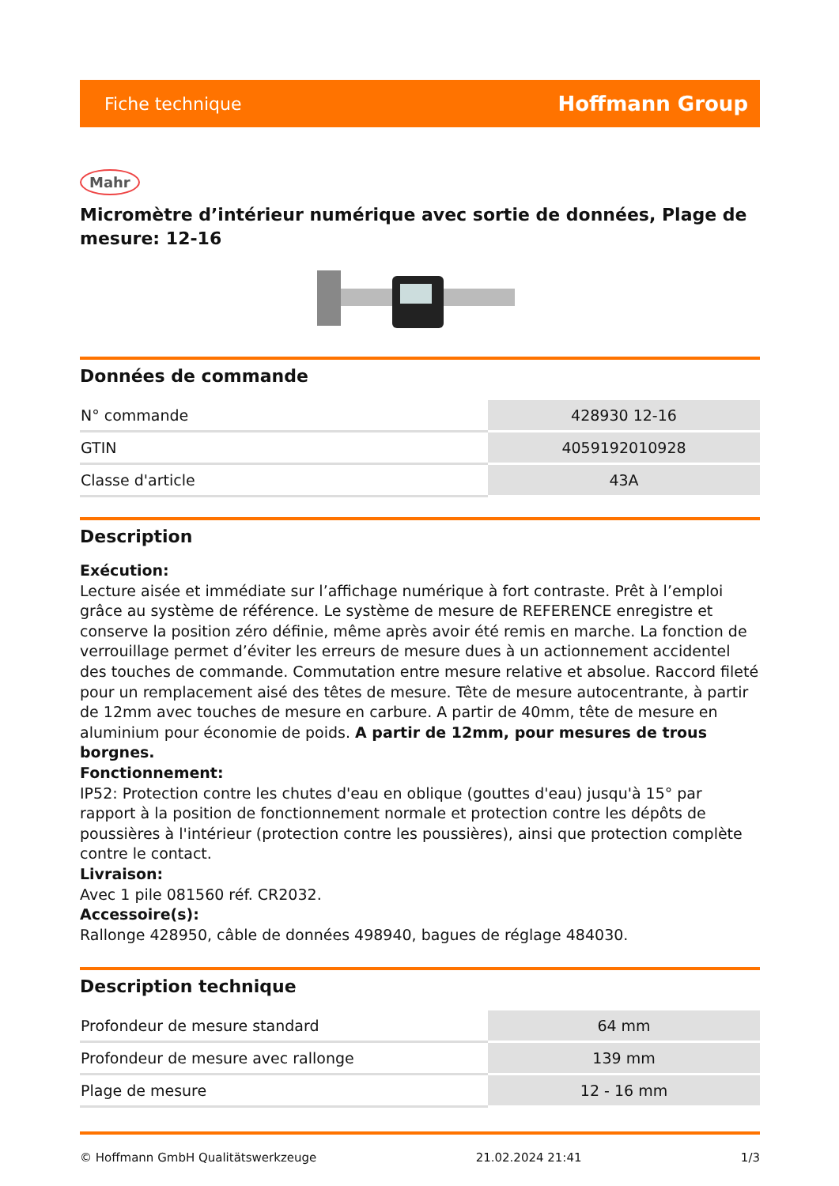Fiche technique Hoffmann Group
Mahr
Micromètre d’intérieur numérique avec sortie de données, Plage de mesure: 12-16
Données de commande
| N° commande | 428930 12-16 |
| GTIN | 4059192010928 |
| Classe d'article | 43A |
Description
Exécution:
Lecture aisée et immédiate sur l’affichage numérique à fort contraste. Prêt à l’emploi grâce au système de référence. Le système de mesure de REFERENCE enregistre et conserve la position zéro définie, même après avoir été remis en marche. La fonction de verrouillage permet d’éviter les erreurs de mesure dues à un actionnement accidentel des touches de commande. Commutation entre mesure relative et absolue. Raccord fileté pour un remplacement aisé des têtes de mesure. Tête de mesure autocentrante, à partir de 12mm avec touches de mesure en carbure. A partir de 40mm, tête de mesure en aluminium pour économie de poids. A partir de 12mm, pour mesures de trous borgnes.
Fonctionnement:
IP52: Protection contre les chutes d'eau en oblique (gouttes d'eau) jusqu'à 15° par rapport à la position de fonctionnement normale et protection contre les dépôts de poussières à l'intérieur (protection contre les poussières), ainsi que protection complète contre le contact.
Livraison:
Avec 1 pile 081560 réf. CR2032.
Accessoire(s):
Rallonge 428950, câble de données 498940, bagues de réglage 484030.
Description technique
| Profondeur de mesure standard | 64 mm |
| Profondeur de mesure avec rallonge | 139 mm |
| Plage de mesure | 12 - 16 mm |
© Hoffmann GmbH Qualitätswerkzeuge 21.02.2024 21:41 1/3